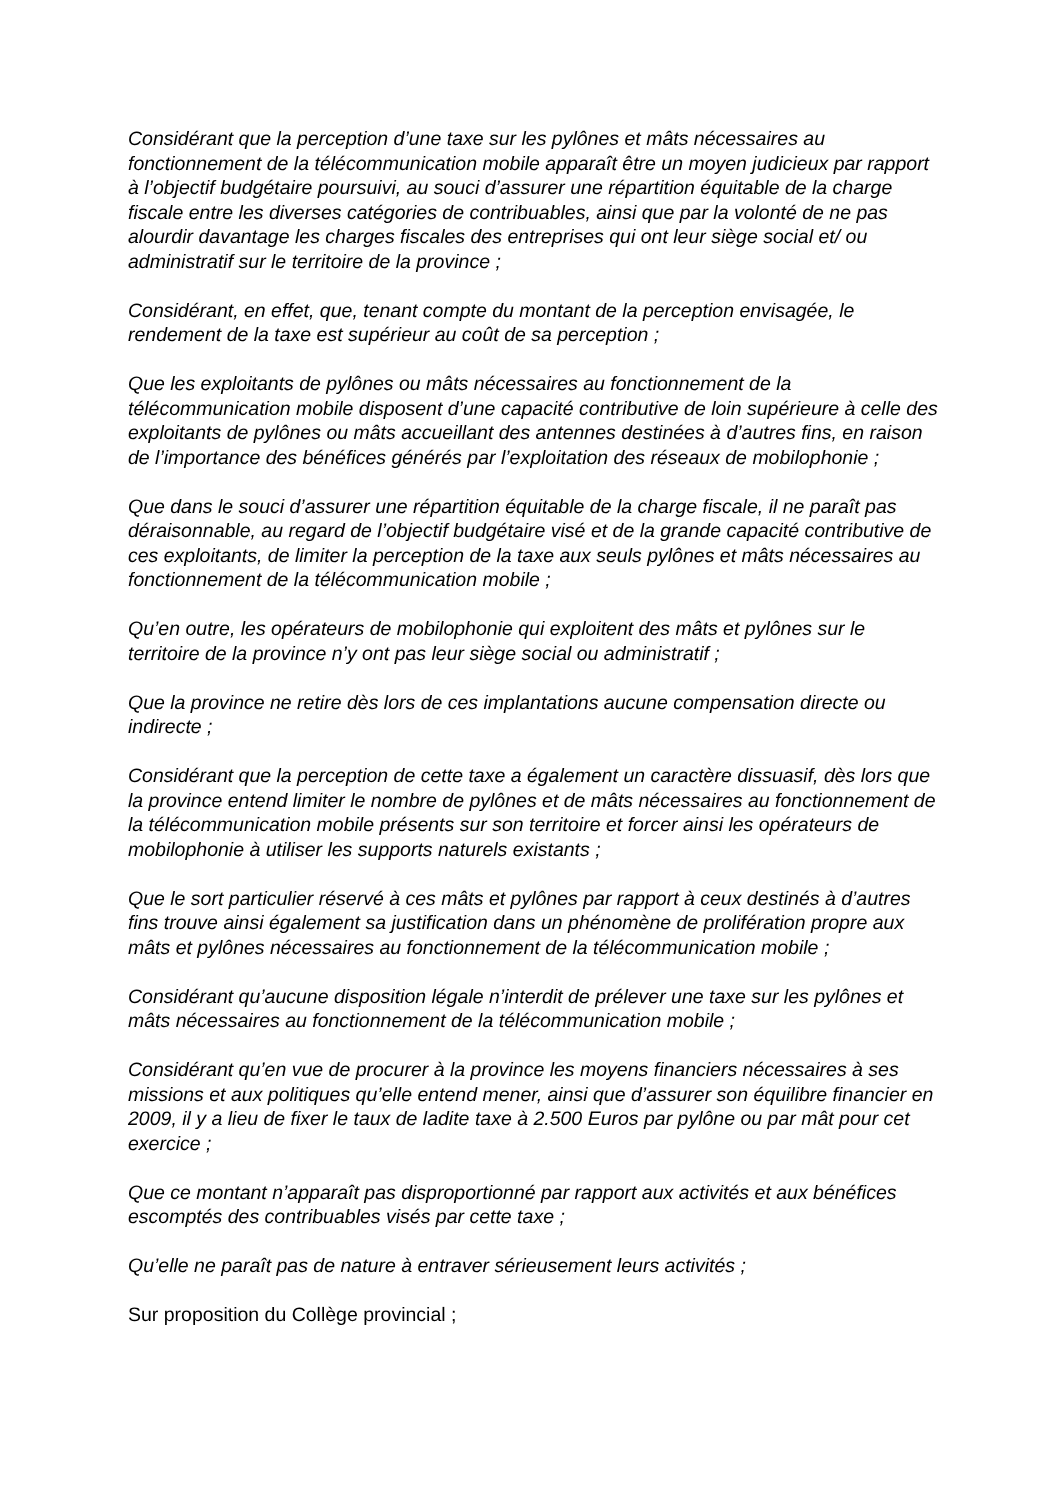Considérant que la perception d’une taxe sur les pylônes et mâts nécessaires au fonctionnement de la télécommunication mobile apparaît être un moyen judicieux par rapport à l’objectif budgétaire poursuivi, au souci d’assurer une répartition équitable de la charge fiscale entre les diverses catégories de contribuables, ainsi que par la volonté de ne pas alourdir davantage les charges fiscales des entreprises qui ont leur siège social et/ ou administratif sur le territoire de la province ;
Considérant, en effet, que, tenant compte du montant de la perception envisagée, le rendement de la taxe est supérieur au coût de sa perception ;
Que les exploitants de pylônes ou mâts nécessaires au fonctionnement de la télécommunication mobile disposent d’une capacité contributive de loin supérieure à celle des exploitants de pylônes ou mâts accueillant des antennes destinées à d’autres fins, en raison de l’importance des bénéfices générés par l’exploitation des réseaux de mobilophonie ;
Que dans le souci d’assurer une répartition équitable de la charge fiscale, il ne paraît pas déraisonnable, au regard de l’objectif budgétaire visé et de la grande capacité contributive de ces exploitants, de limiter la perception de la taxe aux seuls pylônes et mâts nécessaires au fonctionnement de la télécommunication mobile ;
Qu’en outre, les opérateurs de mobilophonie qui exploitent des mâts et pylônes sur le territoire de la province n’y ont pas leur siège social ou administratif ;
Que la province ne retire dès lors de ces implantations aucune compensation directe ou indirecte ;
Considérant que la perception de cette taxe a également un caractère dissuasif, dès lors que la province entend limiter le nombre de pylônes et de mâts nécessaires au fonctionnement de la télécommunication mobile présents sur son territoire et forcer ainsi les opérateurs de mobilophonie à utiliser les supports naturels existants ;
Que le sort particulier réservé à ces mâts et pylônes par rapport à ceux destinés à d’autres fins trouve ainsi également sa justification dans un phénomène de prolifération propre aux mâts et pylônes nécessaires au fonctionnement de la télécommunication mobile ;
Considérant qu’aucune disposition légale n’interdit de prélever une taxe sur les pylônes et mâts nécessaires au fonctionnement de la télécommunication mobile ;
Considérant qu’en vue de procurer à la province les moyens financiers nécessaires à ses missions et aux politiques qu’elle entend mener, ainsi que d’assurer son équilibre financier en 2009, il y a lieu de fixer le taux de ladite taxe à 2.500 Euros par pylône ou par mât pour cet exercice ;
Que ce montant n’apparaît pas disproportionné par rapport aux activités et aux bénéfices escomptés des contribuables visés par cette taxe ;
Qu’elle ne paraît pas de nature à entraver sérieusement leurs activités ;
Sur proposition du Collège provincial ;